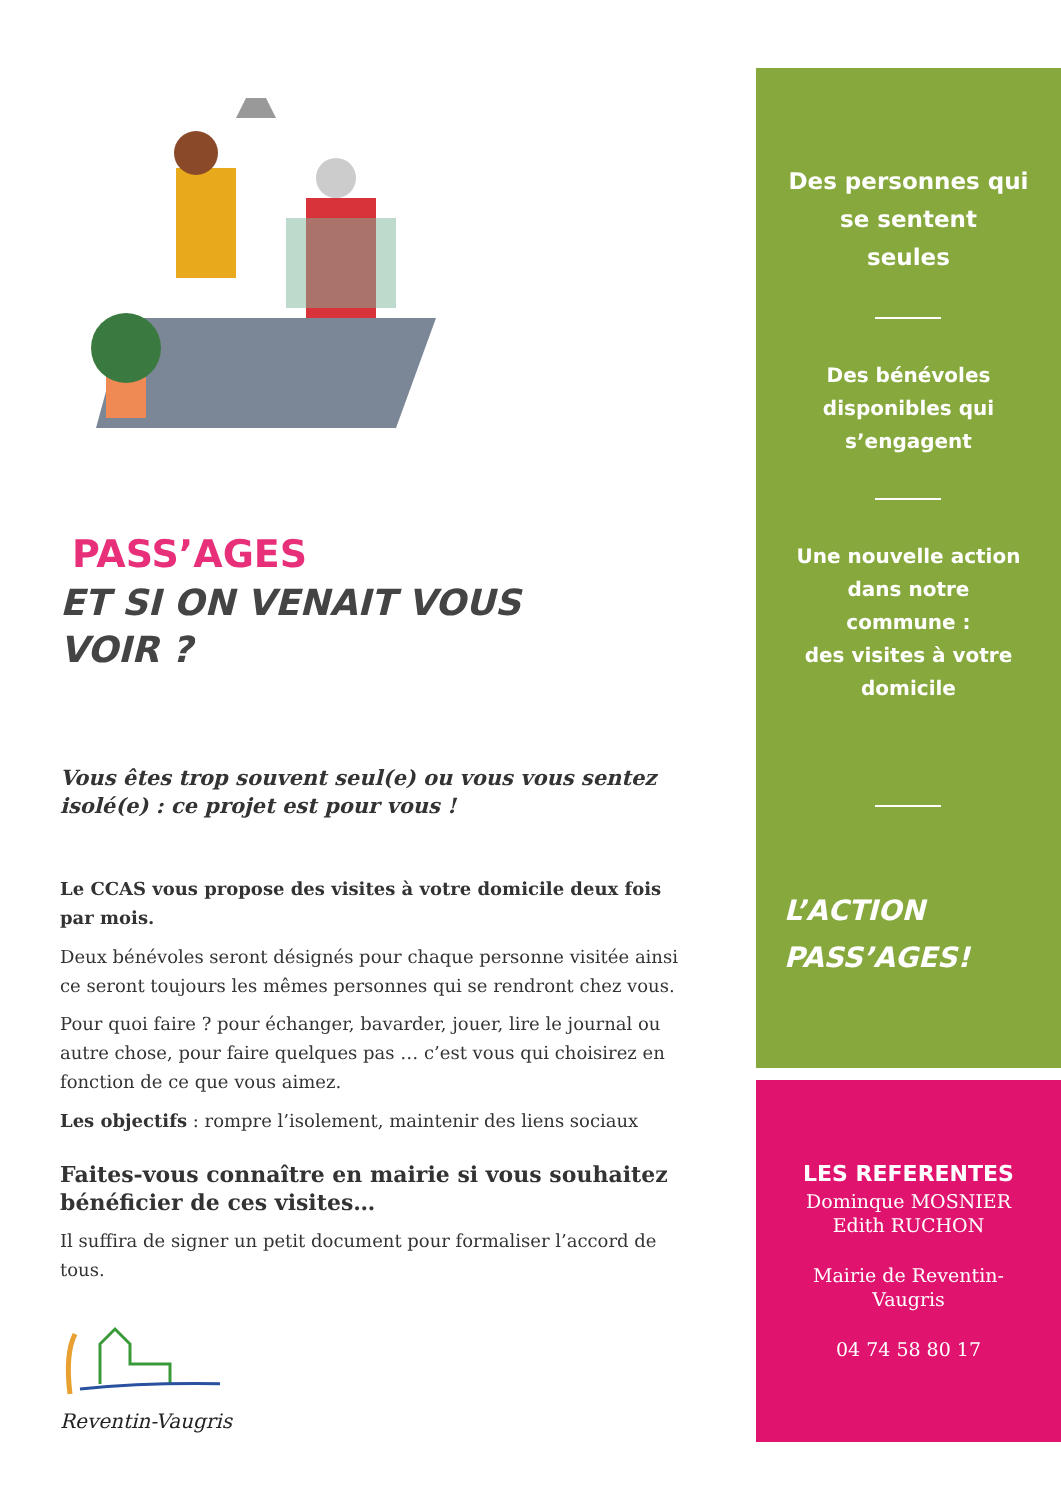PASS’AGES
ET SI ON VENAIT VOUS
VOIR ?
Vous êtes trop souvent seul(e) ou vous vous sentez isolé(e) : ce projet est pour vous !
Le CCAS vous propose des visites à votre domicile deux fois par mois.
Deux bénévoles seront désignés pour chaque personne visitée ainsi ce seront toujours les mêmes personnes qui se rendront chez vous.
Pour quoi faire ? pour échanger, bavarder, jouer, lire le journal ou autre chose, pour faire quelques pas … c’est vous qui choisirez en fonction de ce que vous aimez.
Les objectifs : rompre l’isolement, maintenir des liens sociaux
Faites-vous connaître en mairie si vous souhaitez bénéficier de ces visites…
Il suffira de signer un petit document pour formaliser l’accord de tous.
Reventin-Vaugris
Des personnes qui
se sentent
seules
Des bénévoles
disponibles qui
s’engagent
Une nouvelle action
dans notre
commune :
des visites à votre
domicile
L’ACTION
PASS’AGES!
LES REFERENTES
Dominque MOSNIER
Edith RUCHON
Mairie de Reventin-
Vaugris
04 74 58 80 17